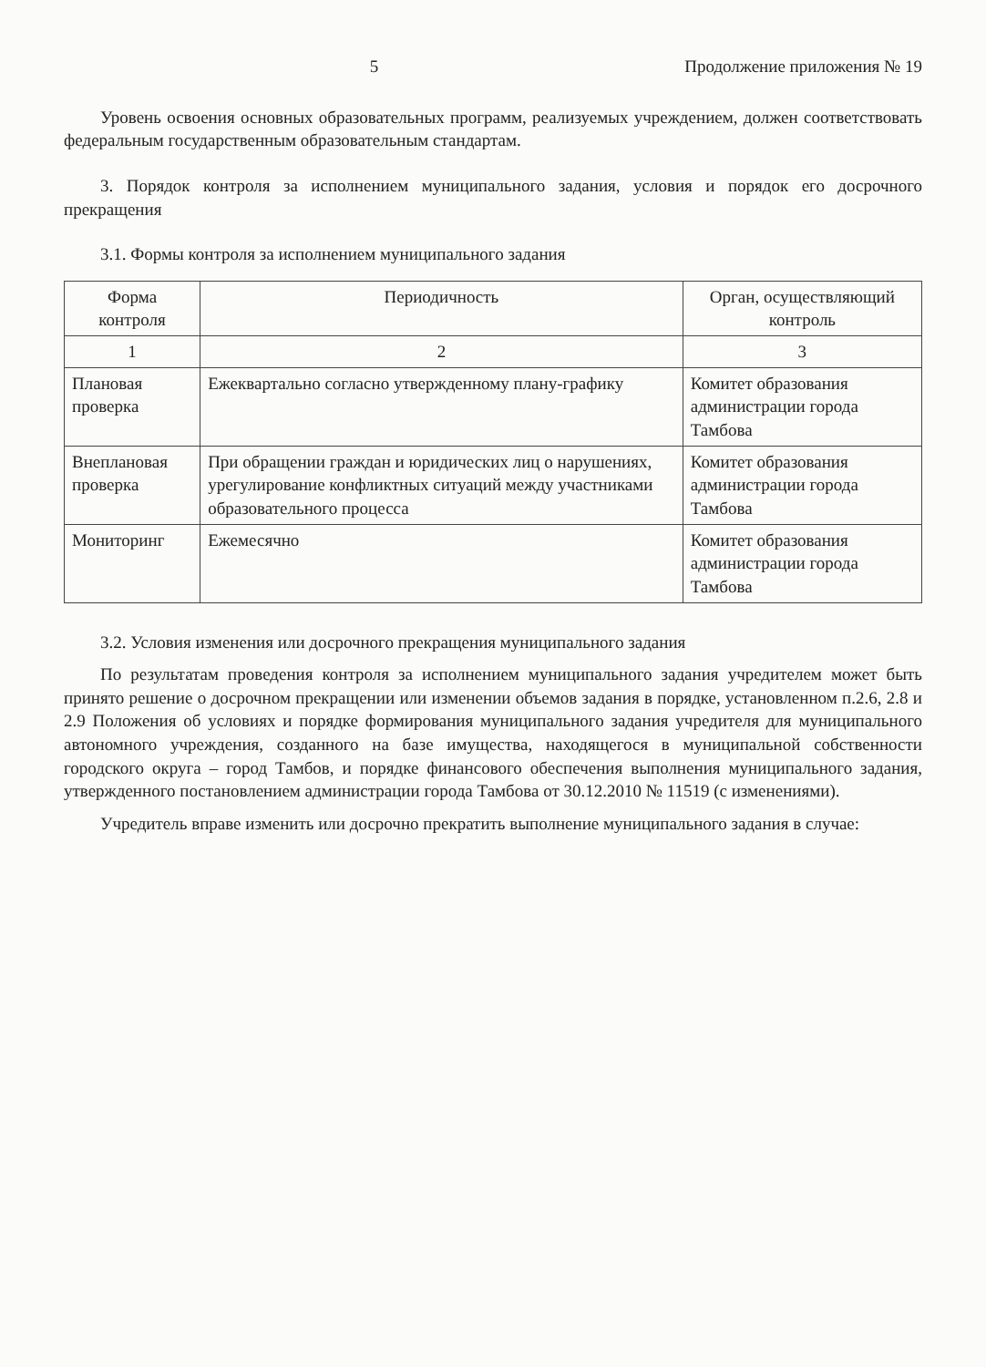5 Продолжение приложения № 19
Уровень освоения основных образовательных программ, реализуемых учреждением, должен соответствовать федеральным государственным образовательным стандартам.
3. Порядок контроля за исполнением муниципального задания, условия и порядок его досрочного прекращения
3.1. Формы контроля за исполнением муниципального задания
| Форма контроля | Периодичность | Орган, осуществляющий контроль |
| --- | --- | --- |
| 1 | 2 | 3 |
| Плановая проверка | Ежеквартально согласно утвержденному плану-графику | Комитет образования администрации города Тамбова |
| Внеплановая проверка | При обращении граждан и юридических лиц о нарушениях, урегулирование конфликтных ситуаций между участниками образовательного процесса | Комитет образования администрации города Тамбова |
| Мониторинг | Ежемесячно | Комитет образования администрации города Тамбова |
3.2. Условия изменения или досрочного прекращения муниципального задания
По результатам проведения контроля за исполнением муниципального задания учредителем может быть принято решение о досрочном прекращении или изменении объемов задания в порядке, установленном п.2.6, 2.8 и 2.9 Положения об условиях и порядке формирования муниципального задания учредителя для муниципального автономного учреждения, созданного на базе имущества, находящегося в муниципальной собственности городского округа – город Тамбов, и порядке финансового обеспечения выполнения муниципального задания, утвержденного постановлением администрации города Тамбова от 30.12.2010 № 11519 (с изменениями).
Учредитель вправе изменить или досрочно прекратить выполнение муниципального задания в случае: